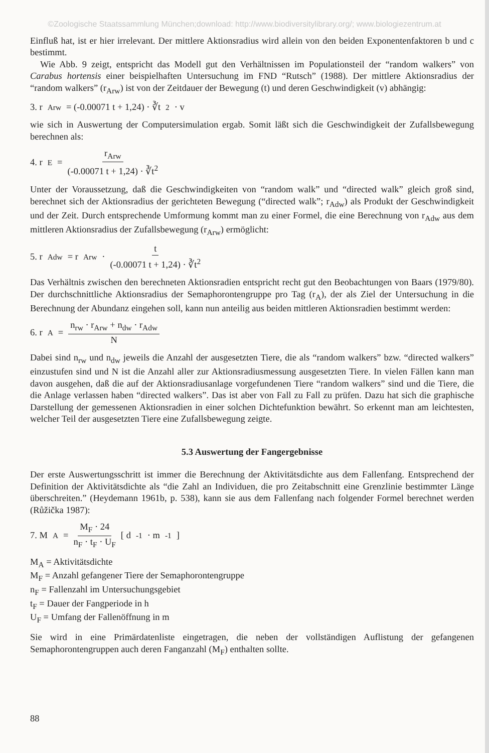©Zoologische Staatssammlung München;download: http://www.biodiversitylibrary.org/; www.biologiezentrum.at
Einfluß hat, ist er hier irrelevant. Der mittlere Aktionsradius wird allein von den beiden Exponentenfaktoren b und c bestimmt.
Wie Abb. 9 zeigt, entspricht das Modell gut den Verhältnissen im Populationsteil der “random walkers” von Carabus hortensis einer beispielhaften Untersuchung im FND “Rutsch” (1988). Der mittlere Aktionsradius der “random walkers” (r<sub>Arw</sub>) ist von der Zeitdauer der Bewegung (t) und deren Geschwindigkeit (v) abhängig:
3. r<sub>Arw</sub> = (-0.00071 t + 1,24) · ∛t<sup>2</sup> · v
wie sich in Auswertung der Computersimulation ergab. Somit läßt sich die Geschwindigkeit der Zufallsbewegung berechnen als:
4. r<sub>E</sub> = r<sub>Arw</sub> (-0.00071 t + 1,24) · ∛t<sup>2</sup>
Unter der Voraussetzung, daß die Geschwindigkeiten von “random walk” und “directed walk” gleich groß sind, berechnet sich der Aktionsradius der gerichteten Bewegung (“directed walk”; r<sub>Adw</sub>) als Produkt der Geschwindigkeit und der Zeit. Durch entsprechende Umformung kommt man zu einer Formel, die eine Berechnung von r<sub>Adw</sub> aus dem mittleren Aktionsradius der Zufallsbewegung (r<sub>Arw</sub>) ermöglicht:
5. r<sub>Adw</sub> = r<sub>Arw</sub> · t (-0.00071 t + 1,24) · ∛t<sup>2</sup>
Das Verhältnis zwischen den berechneten Aktionsradien entspricht recht gut den Beobachtungen von Baars (1979/80). Der durchschnittliche Aktionsradius der Semaphorontengruppe pro Tag (r<sub>A</sub>), der als Ziel der Untersuchung in die Berechnung der Abundanz eingehen soll, kann nun anteilig aus beiden mittleren Aktionsradien bestimmt werden:
6. r<sub>A</sub> = n<sub>rw</sub> · r<sub>Arw</sub> + n<sub>dw</sub> · r<sub>Adw</sub> N
Dabei sind n<sub>rw</sub> und n<sub>dw</sub> jeweils die Anzahl der ausgesetzten Tiere, die als “random walkers” bzw. “directed walkers” einzustufen sind und N ist die Anzahl aller zur Aktionsradiusmessung ausgesetzten Tiere. In vielen Fällen kann man davon ausgehen, daß die auf der Aktionsradiusanlage vorgefundenen Tiere “random walkers” sind und die Tiere, die die Anlage verlassen haben “directed walkers”. Das ist aber von Fall zu Fall zu prüfen. Dazu hat sich die graphische Darstellung der gemessenen Aktionsradien in einer solchen Dichtefunktion bewährt. So erkennt man am leichtesten, welcher Teil der ausgesetzten Tiere eine Zufallsbewegung zeigte.
5.3 Auswertung der Fangergebnisse
Der erste Auswertungsschritt ist immer die Berechnung der Aktivitätsdichte aus dem Fallenfang. Entsprechend der Definition der Aktivitätsdichte als “die Zahl an Individuen, die pro Zeitabschnitt eine Grenzlinie bestimmter Länge überschreiten.” (Heydemann 1961b, p. 538), kann sie aus dem Fallenfang nach folgender Formel berechnet werden (Růžička 1987):
7. M<sub>A</sub>= M<sub>F</sub> · 24 n<sub>F</sub> · t<sub>F</sub> · U<sub>F</sub> [ d<sup>-1</sup> · m<sup>-1</sup>]
M<sub>A</sub> = Aktivitätsdichte
M<sub>F</sub> = Anzahl gefangener Tiere der Semaphorontengruppe
n<sub>F</sub> = Fallenzahl im Untersuchungsgebiet
t<sub>F</sub> = Dauer der Fangperiode in h
U<sub>F</sub> = Umfang der Fallenöffnung in m
Sie wird in eine Primärdatenliste eingetragen, die neben der vollständigen Auflistung der gefangenen Semaphorontengruppen auch deren Fanganzahl (M<sub>F</sub>) enthalten sollte.
88